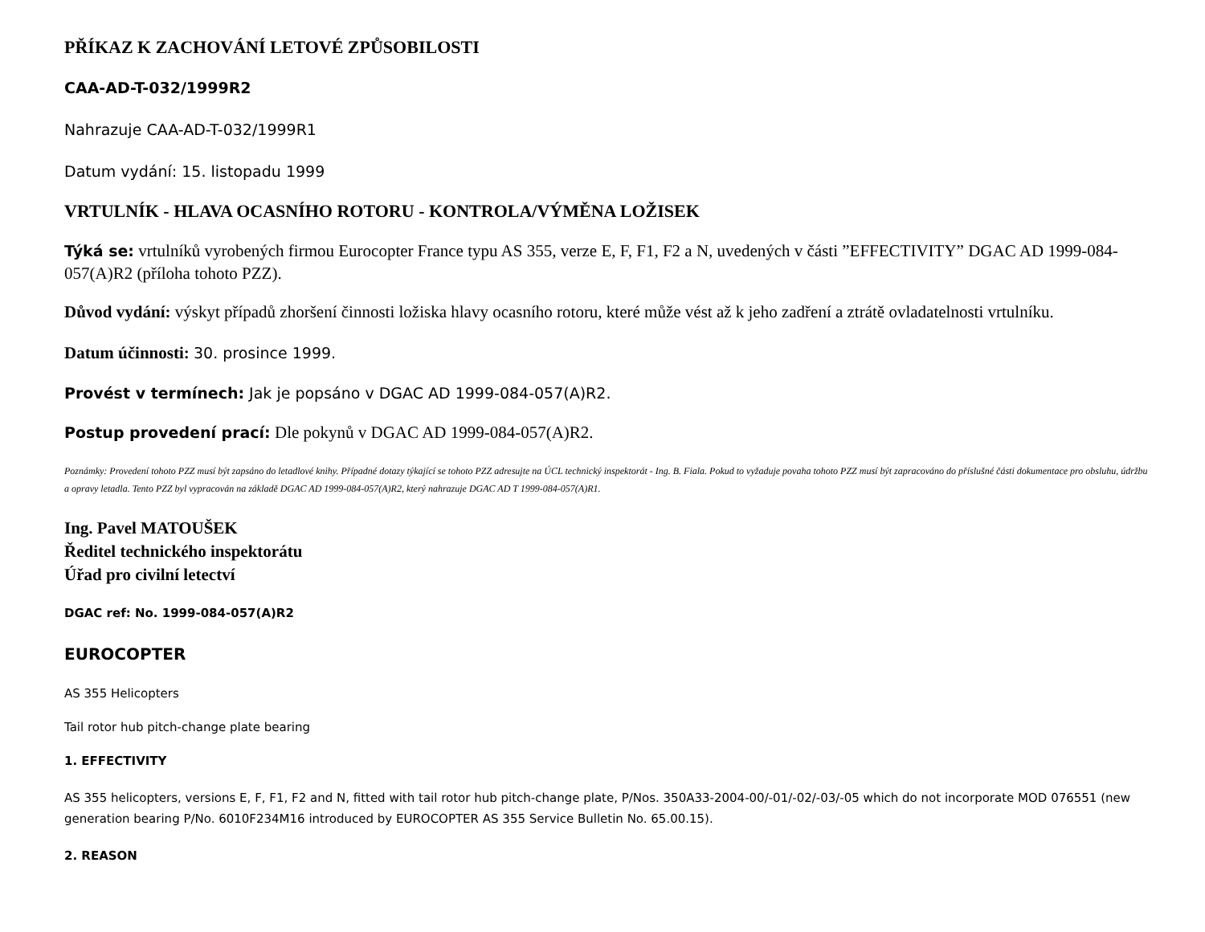PŘÍKAZ K ZACHOVÁNÍ LETOVÉ ZPŮSOBILOSTI
CAA-AD-T-032/1999R2
Nahrazuje CAA-AD-T-032/1999R1
Datum vydání: 15. listopadu 1999
VRTULNÍK - HLAVA OCASNÍHO ROTORU - KONTROLA/VÝMĚNA LOŽISEK
Týká se: vrtulníků vyrobených firmou Eurocopter France typu AS 355, verze E, F, F1, F2 a N, uvedených v části ”EFFECTIVITY” DGAC AD 1999-084-057(A)R2 (příloha tohoto PZZ).
Důvod vydání: výskyt případů zhoršení činnosti ložiska hlavy ocasního rotoru, které může vést až k jeho zadření a ztrátě ovladatelnosti vrtulníku.
Datum účinnosti: 30. prosince 1999.
Provést v termínech: Jak je popsáno v DGAC AD 1999-084-057(A)R2.
Postup provedení prací: Dle pokynů v DGAC AD 1999-084-057(A)R2.
Poznámky: Provedení tohoto PZZ musí být zapsáno do letadlové knihy. Případné dotazy týkající se tohoto PZZ adresujte na ÚCL technický inspektorát - Ing. B. Fiala. Pokud to vyžaduje povaha tohoto PZZ musí být zapracováno do příslušné části dokumentace pro obsluhu, údržbu a opravy letadla. Tento PZZ byl vypracován na základě DGAC AD 1999-084-057(A)R2, který nahrazuje DGAC AD T 1999-084-057(A)R1.
Ing. Pavel MATOUŠEK
Ředitel technického inspektorátu
Úřad pro civilní letectví
DGAC ref: No. 1999-084-057(A)R2
EUROCOPTER
AS 355 Helicopters
Tail rotor hub pitch-change plate bearing
1. EFFECTIVITY
AS 355 helicopters, versions E, F, F1, F2 and N, fitted with tail rotor hub pitch-change plate, P/Nos. 350A33-2004-00/-01/-02/-03/-05 which do not incorporate MOD 076551 (new generation bearing P/No. 6010F234M16 introduced by EUROCOPTER AS 355 Service Bulletin No. 65.00.15).
2. REASON